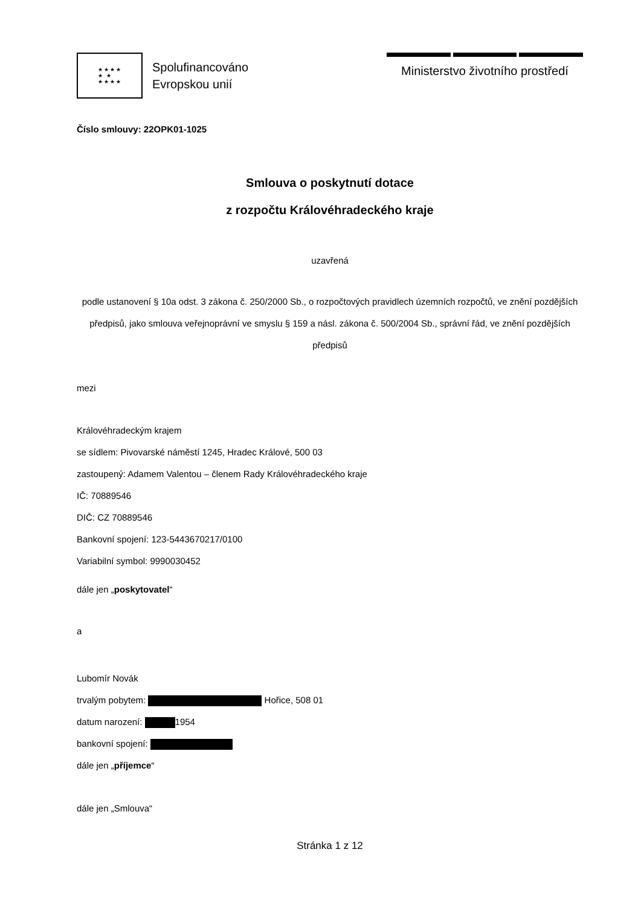★★★★
★ ★
★★★★
Spolufinancováno
Evropskou unií
Ministerstvo životního prostředí
Číslo smlouvy: 22OPK01-1025
Smlouva o poskytnutí dotace
z rozpočtu Královéhradeckého kraje
uzavřená
podle ustanovení § 10a odst. 3 zákona č. 250/2000 Sb., o rozpočtových pravidlech územních rozpočtů, ve znění pozdějších předpisů, jako smlouva veřejnoprávní ve smyslu § 159 a násl. zákona č. 500/2004 Sb., správní řád, ve znění pozdějších předpisů
mezi
Královéhradeckým krajem
se sídlem: Pivovarské náměstí 1245, Hradec Králové, 500 03
zastoupený: Adamem Valentou – členem Rady Královéhradeckého kraje
IČ: 70889546
DIČ: CZ 70889546
Bankovní spojení: 123-5443670217/0100
Variabilní symbol: 9990030452
dále jen „poskytovatel“
a
Lubomír Novák
trvalým pobytem: Hořice, 508 01
datum narození: 1954
bankovní spojení:
dále jen „příjemce“
dále jen „Smlouva“
Stránka 1 z 12